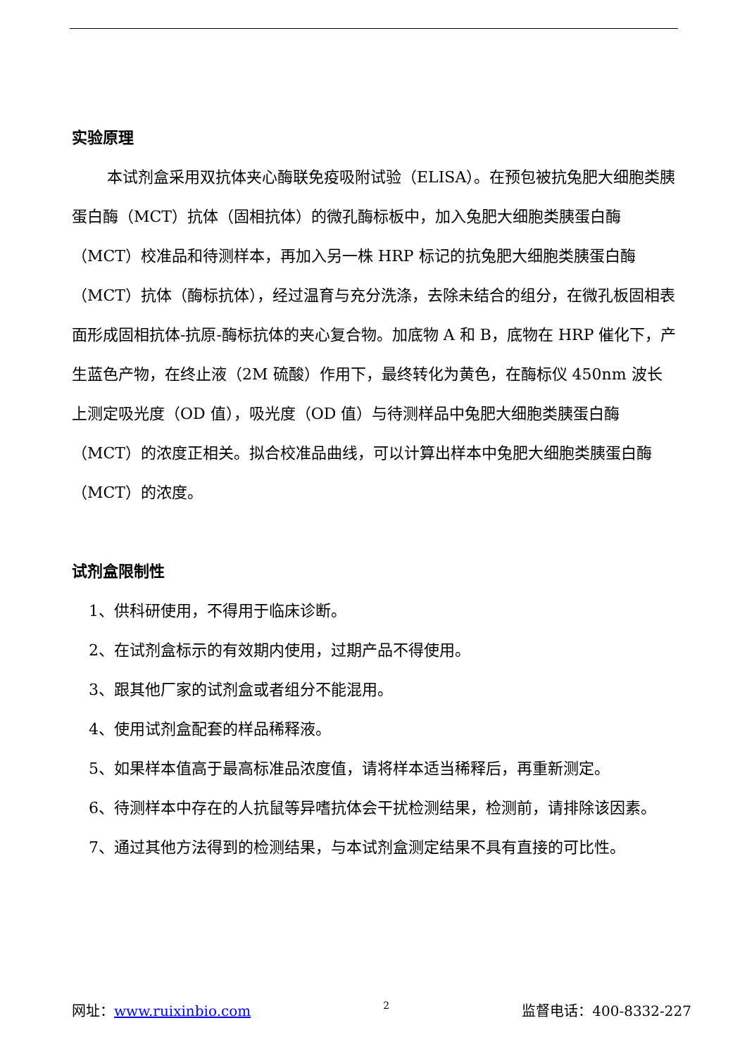实验原理
本试剂盒采用双抗体夹心酶联免疫吸附试验（ELISA）。在预包被抗兔肥大细胞类胰蛋白酶（MCT）抗体（固相抗体）的微孔酶标板中，加入兔肥大细胞类胰蛋白酶（MCT）校准品和待测样本，再加入另一株 HRP 标记的抗兔肥大细胞类胰蛋白酶（MCT）抗体（酶标抗体），经过温育与充分洗涤，去除未结合的组分，在微孔板固相表面形成固相抗体-抗原-酶标抗体的夹心复合物。加底物 A 和 B，底物在 HRP 催化下，产生蓝色产物，在终止液（2M 硫酸）作用下，最终转化为黄色，在酶标仪 450nm 波长上测定吸光度（OD 值），吸光度（OD 值）与待测样品中兔肥大细胞类胰蛋白酶（MCT）的浓度正相关。拟合校准品曲线，可以计算出样本中兔肥大细胞类胰蛋白酶（MCT）的浓度。
试剂盒限制性
1、供科研使用，不得用于临床诊断。
2、在试剂盒标示的有效期内使用，过期产品不得使用。
3、跟其他厂家的试剂盒或者组分不能混用。
4、使用试剂盒配套的样品稀释液。
5、如果样本值高于最高标准品浓度值，请将样本适当稀释后，再重新测定。
6、待测样本中存在的人抗鼠等异嗜抗体会干扰检测结果，检测前，请排除该因素。
7、通过其他方法得到的检测结果，与本试剂盒测定结果不具有直接的可比性。
网址：www.ruixinbio.com 2 监督电话：400-8332-227